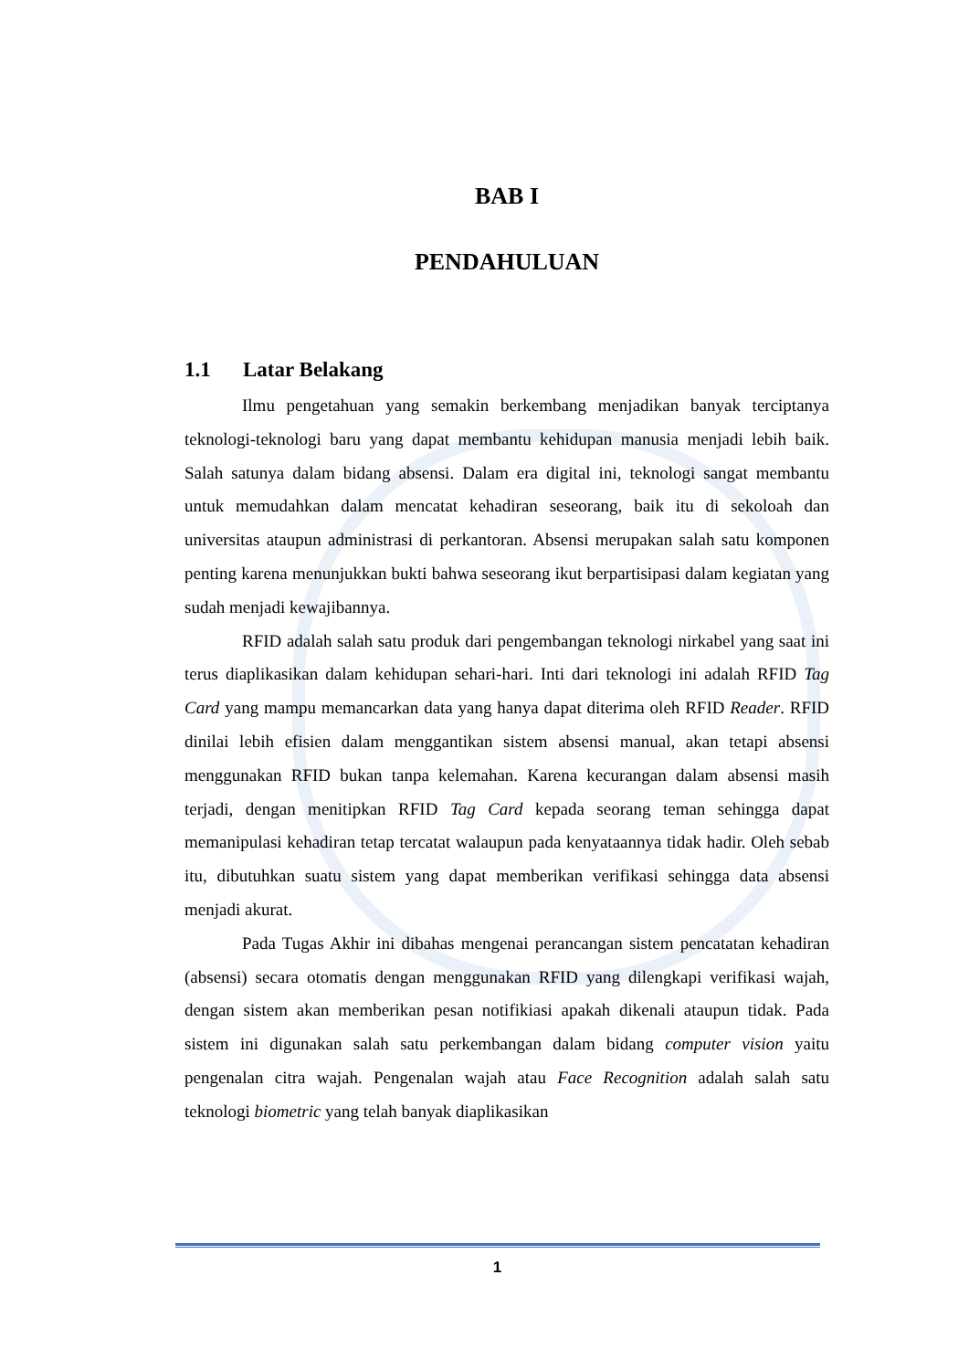BAB I
PENDAHULUAN
1.1 Latar Belakang
Ilmu pengetahuan yang semakin berkembang menjadikan banyak terciptanya teknologi-teknologi baru yang dapat membantu kehidupan manusia menjadi lebih baik. Salah satunya dalam bidang absensi. Dalam era digital ini, teknologi sangat membantu untuk memudahkan dalam mencatat kehadiran seseorang, baik itu di sekoloah dan universitas ataupun administrasi di perkantoran. Absensi merupakan salah satu komponen penting karena menunjukkan bukti bahwa seseorang ikut berpartisipasi dalam kegiatan yang sudah menjadi kewajibannya.
RFID adalah salah satu produk dari pengembangan teknologi nirkabel yang saat ini terus diaplikasikan dalam kehidupan sehari-hari. Inti dari teknologi ini adalah RFID Tag Card yang mampu memancarkan data yang hanya dapat diterima oleh RFID Reader. RFID dinilai lebih efisien dalam menggantikan sistem absensi manual, akan tetapi absensi menggunakan RFID bukan tanpa kelemahan. Karena kecurangan dalam absensi masih terjadi, dengan menitipkan RFID Tag Card kepada seorang teman sehingga dapat memanipulasi kehadiran tetap tercatat walaupun pada kenyataannya tidak hadir. Oleh sebab itu, dibutuhkan suatu sistem yang dapat memberikan verifikasi sehingga data absensi menjadi akurat.
Pada Tugas Akhir ini dibahas mengenai perancangan sistem pencatatan kehadiran (absensi) secara otomatis dengan menggunakan RFID yang dilengkapi verifikasi wajah, dengan sistem akan memberikan pesan notifikiasi apakah dikenali ataupun tidak. Pada sistem ini digunakan salah satu perkembangan dalam bidang computer vision yaitu pengenalan citra wajah. Pengenalan wajah atau Face Recognition adalah salah satu teknologi biometric yang telah banyak diaplikasikan
1